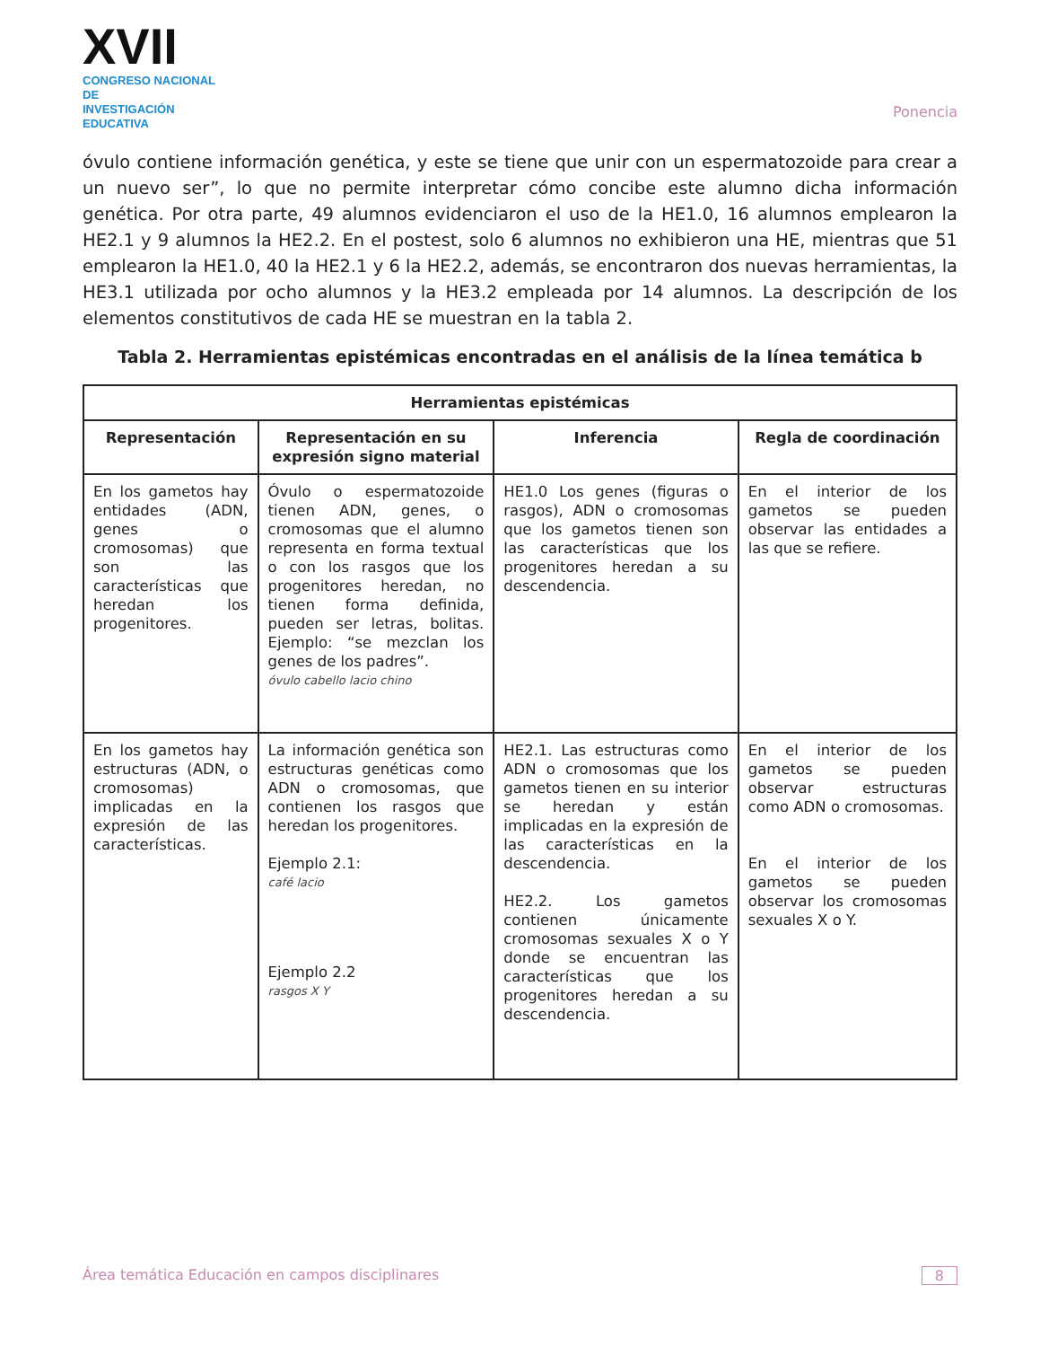XVII
CONGRESO NACIONAL DE
INVESTIGACIÓN EDUCATIVA
Ponencia
óvulo contiene información genética, y este se tiene que unir con un espermatozoide para crear a un nuevo ser”, lo que no permite interpretar cómo concibe este alumno dicha información genética. Por otra parte, 49 alumnos evidenciaron el uso de la HE1.0, 16 alumnos emplearon la HE2.1 y 9 alumnos la HE2.2. En el postest, solo 6 alumnos no exhibieron una HE, mientras que 51 emplearon la HE1.0, 40 la HE2.1 y 6 la HE2.2, además, se encontraron dos nuevas herramientas, la HE3.1 utilizada por ocho alumnos y la HE3.2 empleada por 14 alumnos. La descripción de los elementos constitutivos de cada HE se muestran en la tabla 2.
Tabla 2. Herramientas epistémicas encontradas en el análisis de la línea temática b
| Herramientas epistémicas | | | |
| --- | --- | --- | --- |
| Representación | Representación en su expresión signo material | Inferencia | Regla de coordinación |
| En los gametos hay entidades (ADN, genes o cromosomas) que son las características que heredan los progenitores. | Óvulo o espermatozoide tienen ADN, genes, o cromosomas que el alumno representa en forma textual o con los rasgos que los progenitores heredan, no tienen forma definida, pueden ser letras, bolitas. Ejemplo: “se mezclan los genes de los padres”. óvulo cabello lacio chino | HE1.0 Los genes (figuras o rasgos), ADN o cromosomas que los gametos tienen son las características que los progenitores heredan a su descendencia. | En el interior de los gametos se pueden observar las entidades a las que se refiere. |
| En los gametos hay estructuras (ADN, o cromosomas) implicadas en la expresión de las características. | La información genética son estructuras genéticas como ADN o cromosomas, que contienen los rasgos que heredan los progenitores. Ejemplo 2.1: café lacio Ejemplo 2.2 rasgos X Y | HE2.1. Las estructuras como ADN o cromosomas que los gametos tienen en su interior se heredan y están implicadas en la expresión de las características en la descendencia. HE2.2. Los gametos contienen únicamente cromosomas sexuales X o Y donde se encuentran las características que los progenitores heredan a su descendencia. | En el interior de los gametos se pueden observar estructuras como ADN o cromosomas. En el interior de los gametos se pueden observar los cromosomas sexuales X o Y. |
Área temática Educación en campos disciplinares 8